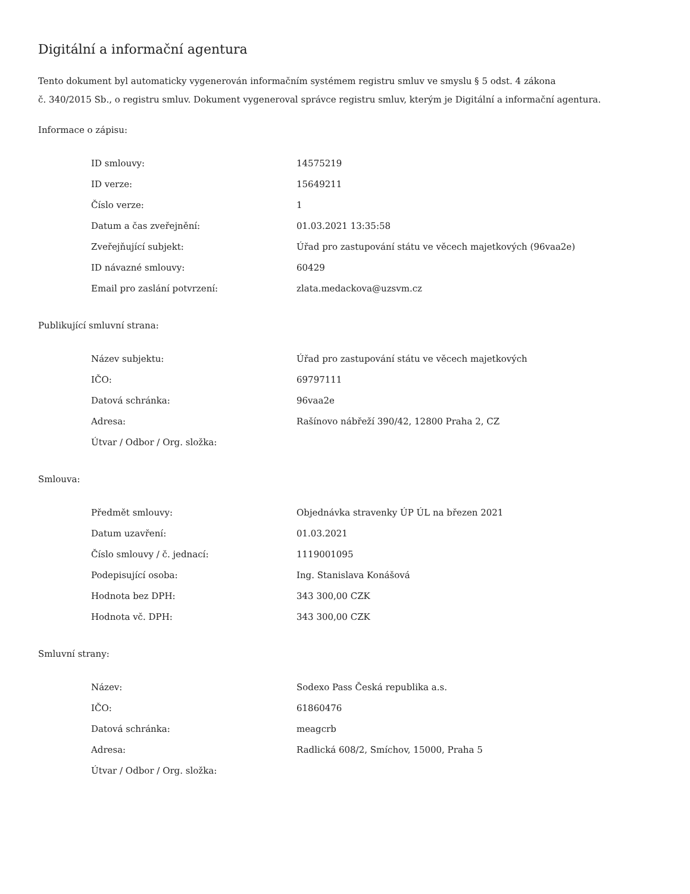Digitální a informační agentura
Tento dokument byl automaticky vygenerován informačním systémem registru smluv ve smyslu § 5 odst. 4 zákona
č. 340/2015 Sb., o registru smluv. Dokument vygeneroval správce registru smluv, kterým je Digitální a informační agentura.
Informace o zápisu:
| ID smlouvy: | 14575219 |
| ID verze: | 15649211 |
| Číslo verze: | 1 |
| Datum a čas zveřejnění: | 01.03.2021 13:35:58 |
| Zveřejňující subjekt: | Úřad pro zastupování státu ve věcech majetkových (96vaa2e) |
| ID návazné smlouvy: | 60429 |
| Email pro zaslání potvrzení: | zlata.medackova@uzsvm.cz |
Publikující smluvní strana:
| Název subjektu: | Úřad pro zastupování státu ve věcech majetkových |
| IČO: | 69797111 |
| Datová schránka: | 96vaa2e |
| Adresa: | Rašínovo nábřeží 390/42, 12800 Praha 2, CZ |
| Útvar / Odbor / Org. složka: | |
Smlouva:
| Předmět smlouvy: | Objednávka stravenky ÚP ÚL na březen 2021 |
| Datum uzavření: | 01.03.2021 |
| Číslo smlouvy / č. jednací: | 1119001095 |
| Podepisující osoba: | Ing. Stanislava Konášová |
| Hodnota bez DPH: | 343 300,00 CZK |
| Hodnota vč. DPH: | 343 300,00 CZK |
Smluvní strany:
| Název: | Sodexo Pass Česká republika a.s. |
| IČO: | 61860476 |
| Datová schránka: | meagcrb |
| Adresa: | Radlická 608/2, Smíchov, 15000, Praha 5 |
| Útvar / Odbor / Org. složka: | |